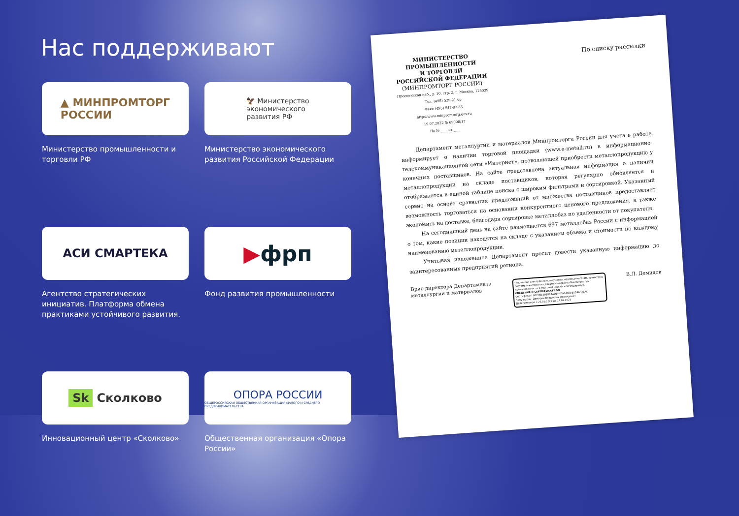Нас поддерживают
▲ МИНПРОМТОРГ
РОССИИ
Министерство промышленности и торговли РФ
🦅 Министерство
экономического
развития РФ
Министерство экономического развития Российской Федерации
АСИ СМАРТЕКА
Агентство стратегических инициатив. Платформа обмена практиками устойчивого развития.
▶ фрп
Фонд развития промышленности
Sk Сколково
Инновационный центр «Сколково»
ОПОРА РОССИИ
ОБЩЕРОССИЙСКАЯ ОБЩЕСТВЕННАЯ ОРГАНИЗАЦИЯ МАЛОГО И СРЕДНЕГО ПРЕДПРИНИМАТЕЛЬСТВА
Общественная организация «Опора России»
МИНИСТЕРСТВО
ПРОМЫШЛЕННОСТИ
И ТОРГОВЛИ
РОССИЙСКОЙ ФЕДЕРАЦИИ
(МИНПРОМТОРГ РОССИИ)
Пресненская наб., д. 10, стр. 2, г. Москва, 125039
Тел. (495) 539-21-66
Факс (495) 547-87-83
http://www.minpromtorg.gov.ru
19.07.2022 № 69008/17
На № ____ от ____
По списку рассылки
Департамент металлургии и материалов Минпромторга России для учета в работе информирует о наличии торговой площадки (www.e-metall.ru) в информационно-телекоммуникационной сети «Интернет», позволяющей приобрести металлопродукцию у конечных поставщиков. На сайте представлена актуальная информация о наличии металлопродукции на складе поставщиков, которая регулярно обновляется и отображается в единой таблице поиска с широким фильтрами и сортировкой. Указанный сервис на основе сравнения предложений от множества поставщиков предоставляет возможность торговаться на основании конкурентного ценового предложения, а также экономить на доставке, благодаря сортировке металлобаз по удаленности от покупателя.
На сегодняшний день на сайте размещается 697 металлобаз России с информацией о том, какие позиции находятся на складе с указанием объема и стоимости по каждому наименованию металлопродукции.
Учитывая изложенное Департамент просит довести указанную информацию до заинтересованных предприятий региона.
Врио директора Департамента
металлургии и материалов
Подлинник электронного документа, подписанного ЭП, хранится в системе электронного документооборота Министерства промышленности и торговли Российской Федерации.
СВЕДЕНИЯ О СЕРТИФИКАТЕ ЭП
Сертификат: 00C0BEE91B07AD1F4DA0483EE0D4652EAC
Кому выдан: Демидов Владислав Леонидович
Действителен: с 21.06.2022 до 14.09.2023
В.Л. Демидов